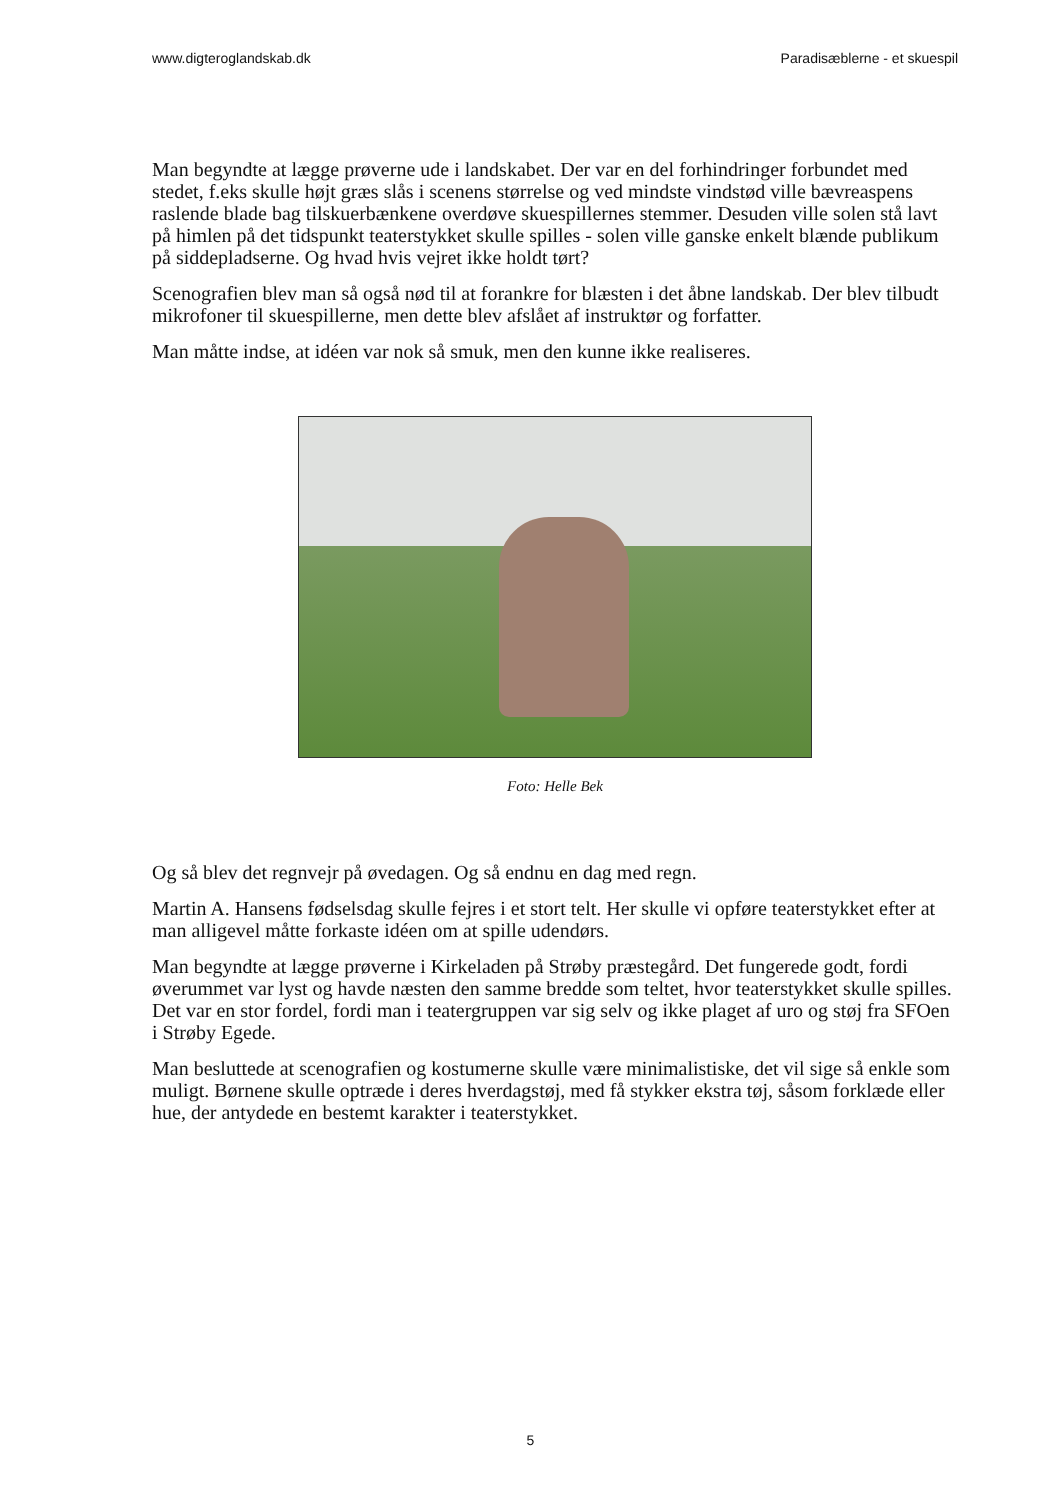www.digteroglandskab.dk Paradisæblerne - et skuespil
Man begyndte at lægge prøverne ude i landskabet. Der var en del forhindringer forbundet med stedet, f.eks skulle højt græs slås i scenens størrelse og ved mindste vindstød ville bævreaspens raslende blade bag tilskuerbænkene overdøve skuespillernes stemmer. Desuden ville solen stå lavt på himlen på det tidspunkt teaterstykket skulle spilles - solen ville ganske enkelt blænde publikum på siddepladserne. Og hvad hvis vejret ikke holdt tørt?
Scenografien blev man så også nød til at forankre for blæsten i det åbne landskab. Der blev tilbudt mikrofoner til skuespillerne, men dette blev afslået af instruktør og forfatter.
Man måtte indse, at idéen var nok så smuk, men den kunne ikke realiseres.
Foto: Helle Bek
Og så blev det regnvejr på øvedagen. Og så endnu en dag med regn.
Martin A. Hansens fødselsdag skulle fejres i et stort telt. Her skulle vi opføre teaterstykket efter at man alligevel måtte forkaste idéen om at spille udendørs.
Man begyndte at lægge prøverne i Kirkeladen på Strøby præstegård. Det fungerede godt, fordi øverummet var lyst og havde næsten den samme bredde som teltet, hvor teaterstykket skulle spilles. Det var en stor fordel, fordi man i teatergruppen var sig selv og ikke plaget af uro og støj fra SFOen i Strøby Egede.
Man besluttede at scenografien og kostumerne skulle være minimalistiske, det vil sige så enkle som muligt. Børnene skulle optræde i deres hverdagstøj, med få stykker ekstra tøj, såsom forklæde eller hue, der antydede en bestemt karakter i teaterstykket.
5